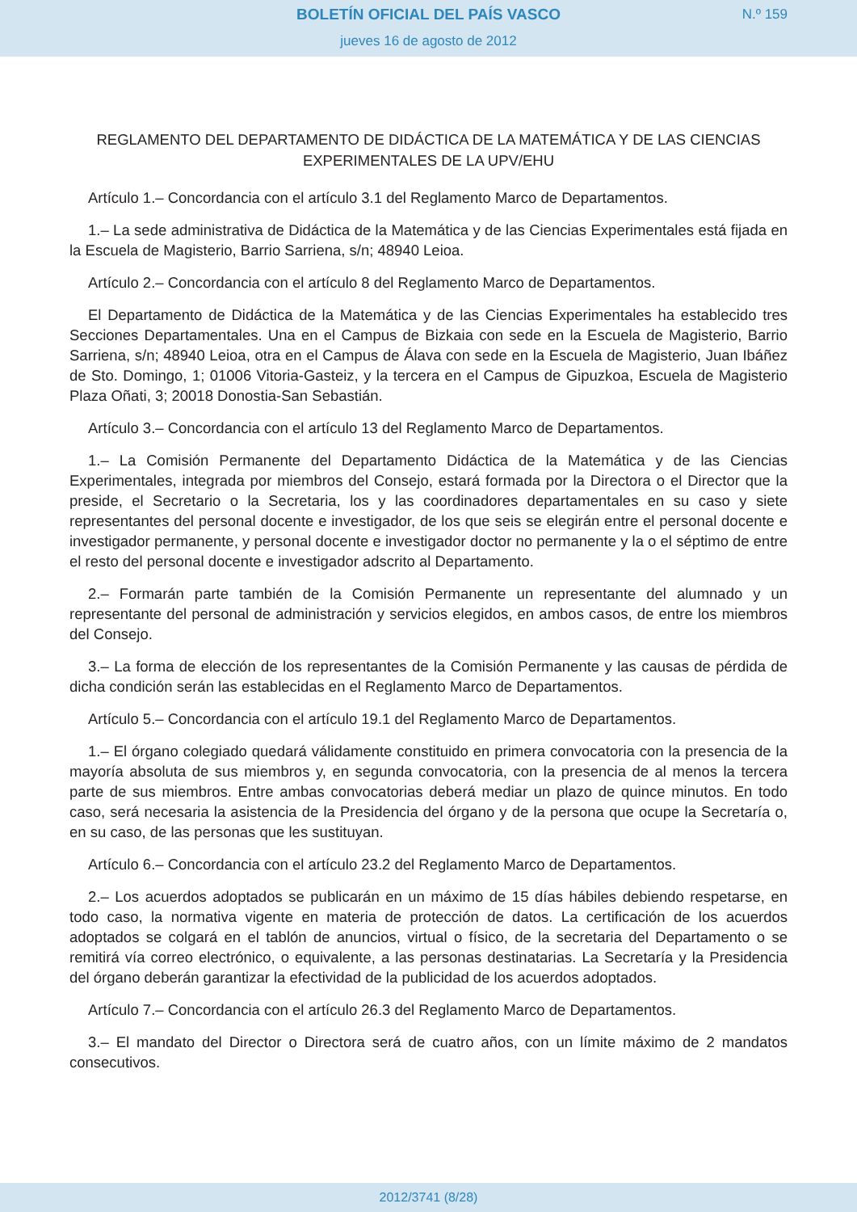BOLETÍN OFICIAL DEL PAÍS VASCO
N.º 159
jueves 16 de agosto de 2012
REGLAMENTO DEL DEPARTAMENTO DE DIDÁCTICA DE LA MATEMÁTICA Y DE LAS CIENCIAS EXPERIMENTALES DE LA UPV/EHU
Artículo 1.– Concordancia con el artículo 3.1 del Reglamento Marco de Departamentos.
1.– La sede administrativa de Didáctica de la Matemática y de las Ciencias Experimentales está fijada en la Escuela de Magisterio, Barrio Sarriena, s/n; 48940 Leioa.
Artículo 2.– Concordancia con el artículo 8 del Reglamento Marco de Departamentos.
El Departamento de Didáctica de la Matemática y de las Ciencias Experimentales ha establecido tres Secciones Departamentales. Una en el Campus de Bizkaia con sede en la Escuela de Magisterio, Barrio Sarriena, s/n; 48940 Leioa, otra en el Campus de Álava con sede en la Escuela de Magisterio, Juan Ibáñez de Sto. Domingo, 1; 01006 Vitoria-Gasteiz, y la tercera en el Campus de Gipuzkoa, Escuela de Magisterio Plaza Oñati, 3; 20018 Donostia-San Sebastián.
Artículo 3.– Concordancia con el artículo 13 del Reglamento Marco de Departamentos.
1.– La Comisión Permanente del Departamento Didáctica de la Matemática y de las Ciencias Experimentales, integrada por miembros del Consejo, estará formada por la Directora o el Director que la preside, el Secretario o la Secretaria, los y las coordinadores departamentales en su caso y siete representantes del personal docente e investigador, de los que seis se elegirán entre el personal docente e investigador permanente, y personal docente e investigador doctor no permanente y la o el séptimo de entre el resto del personal docente e investigador adscrito al Departamento.
2.– Formarán parte también de la Comisión Permanente un representante del alumnado y un representante del personal de administración y servicios elegidos, en ambos casos, de entre los miembros del Consejo.
3.– La forma de elección de los representantes de la Comisión Permanente y las causas de pérdida de dicha condición serán las establecidas en el Reglamento Marco de Departamentos.
Artículo 5.– Concordancia con el artículo 19.1 del Reglamento Marco de Departamentos.
1.– El órgano colegiado quedará válidamente constituido en primera convocatoria con la presencia de la mayoría absoluta de sus miembros y, en segunda convocatoria, con la presencia de al menos la tercera parte de sus miembros. Entre ambas convocatorias deberá mediar un plazo de quince minutos. En todo caso, será necesaria la asistencia de la Presidencia del órgano y de la persona que ocupe la Secretaría o, en su caso, de las personas que les sustituyan.
Artículo 6.– Concordancia con el artículo 23.2 del Reglamento Marco de Departamentos.
2.– Los acuerdos adoptados se publicarán en un máximo de 15 días hábiles debiendo respetarse, en todo caso, la normativa vigente en materia de protección de datos. La certificación de los acuerdos adoptados se colgará en el tablón de anuncios, virtual o físico, de la secretaria del Departamento o se remitirá vía correo electrónico, o equivalente, a las personas destinatarias. La Secretaría y la Presidencia del órgano deberán garantizar la efectividad de la publicidad de los acuerdos adoptados.
Artículo 7.– Concordancia con el artículo 26.3 del Reglamento Marco de Departamentos.
3.– El mandato del Director o Directora será de cuatro años, con un límite máximo de 2 mandatos consecutivos.
2012/3741 (8/28)